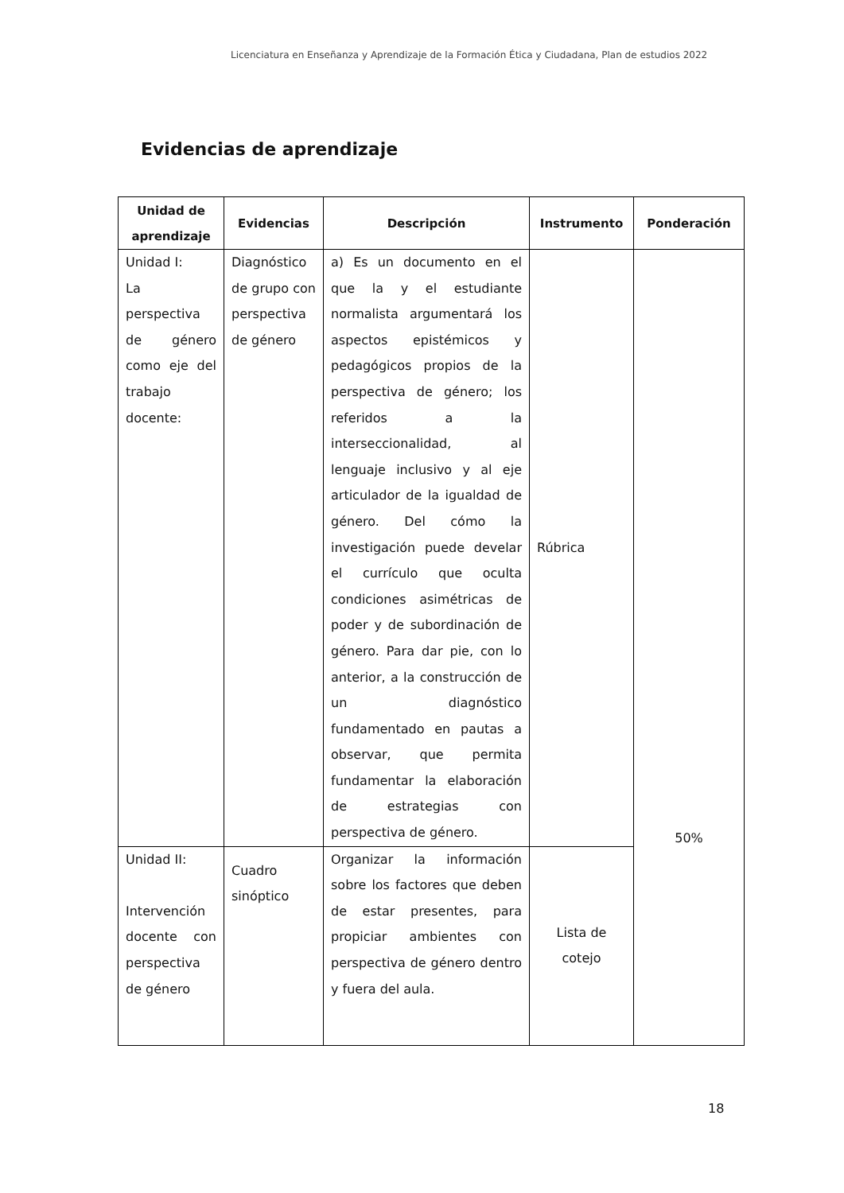Licenciatura en Enseñanza y Aprendizaje de la Formación Ética y Ciudadana, Plan de estudios 2022
Evidencias de aprendizaje
| Unidad de aprendizaje | Evidencias | Descripción | Instrumento | Ponderación |
| --- | --- | --- | --- | --- |
| Unidad I: La perspectiva de género como eje del trabajo docente: | Diagnóstico de grupo con perspectiva de género | a) Es un documento en el que la y el estudiante normalista argumentará los aspectos epistémicos y pedagógicos propios de la perspectiva de género; los referidos a la interseccionalidad, al lenguaje inclusivo y al eje articulador de la igualdad de género. Del cómo la investigación puede develar el currículo que oculta condiciones asimétricas de poder y de subordinación de género. Para dar pie, con lo anterior, a la construcción de un diagnóstico fundamentado en pautas a observar, que permita fundamentar la elaboración de estrategias con perspectiva de género. | Rúbrica | 50% |
| Unidad II: Intervención docente con perspectiva de género | Cuadro sinóptico | Organizar la información sobre los factores que deben de estar presentes, para propiciar ambientes con perspectiva de género dentro y fuera del aula. | Lista de cotejo | |
18